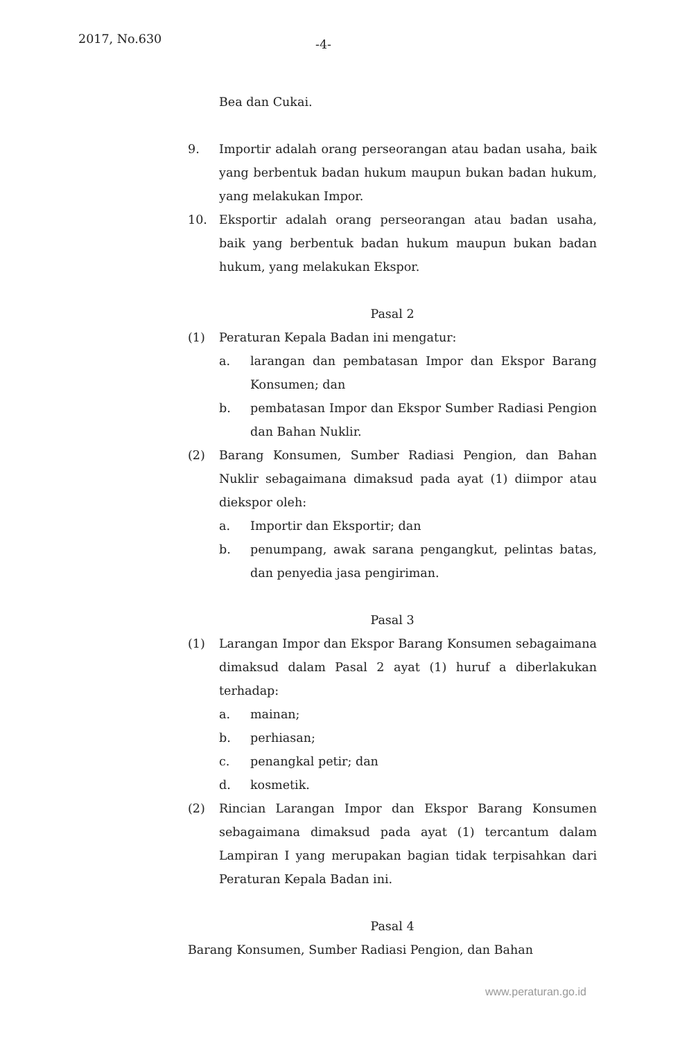2017, No.630 -4-
Bea dan Cukai.
9. Importir adalah orang perseorangan atau badan usaha, baik yang berbentuk badan hukum maupun bukan badan hukum, yang melakukan Impor.
10. Eksportir adalah orang perseorangan atau badan usaha, baik yang berbentuk badan hukum maupun bukan badan hukum, yang melakukan Ekspor.
Pasal 2
(1) Peraturan Kepala Badan ini mengatur:
a. larangan dan pembatasan Impor dan Ekspor Barang Konsumen; dan
b. pembatasan Impor dan Ekspor Sumber Radiasi Pengion dan Bahan Nuklir.
(2) Barang Konsumen, Sumber Radiasi Pengion, dan Bahan Nuklir sebagaimana dimaksud pada ayat (1) diimpor atau diekspor oleh:
a. Importir dan Eksportir; dan
b. penumpang, awak sarana pengangkut, pelintas batas, dan penyedia jasa pengiriman.
Pasal 3
(1) Larangan Impor dan Ekspor Barang Konsumen sebagaimana dimaksud dalam Pasal 2 ayat (1) huruf a diberlakukan terhadap:
a. mainan;
b. perhiasan;
c. penangkal petir; dan
d. kosmetik.
(2) Rincian Larangan Impor dan Ekspor Barang Konsumen sebagaimana dimaksud pada ayat (1) tercantum dalam Lampiran I yang merupakan bagian tidak terpisahkan dari Peraturan Kepala Badan ini.
Pasal 4
Barang Konsumen, Sumber Radiasi Pengion, dan Bahan
www.peraturan.go.id